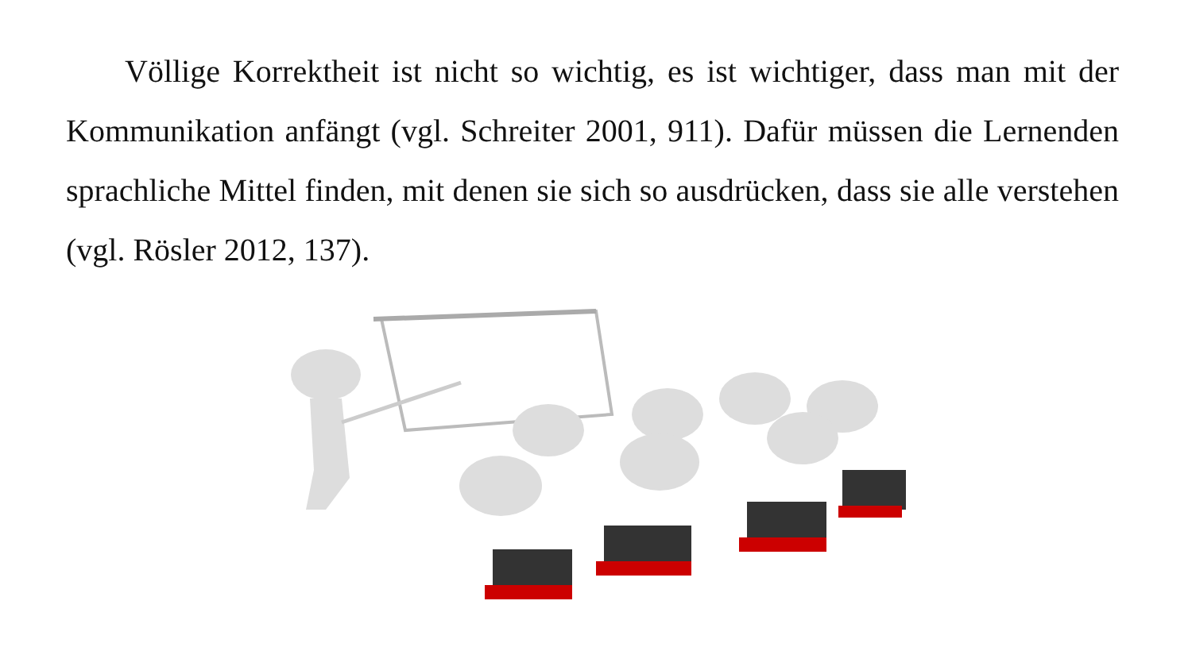Völlige Korrektheit ist nicht so wichtig, es ist wichtiger, dass man mit der Kommunikation anfängt (vgl. Schreiter 2001, 911). Dafür müssen die Lernenden sprachliche Mittel finden, mit denen sie sich so ausdrücken, dass sie alle verstehen (vgl. Rösler 2012, 137).